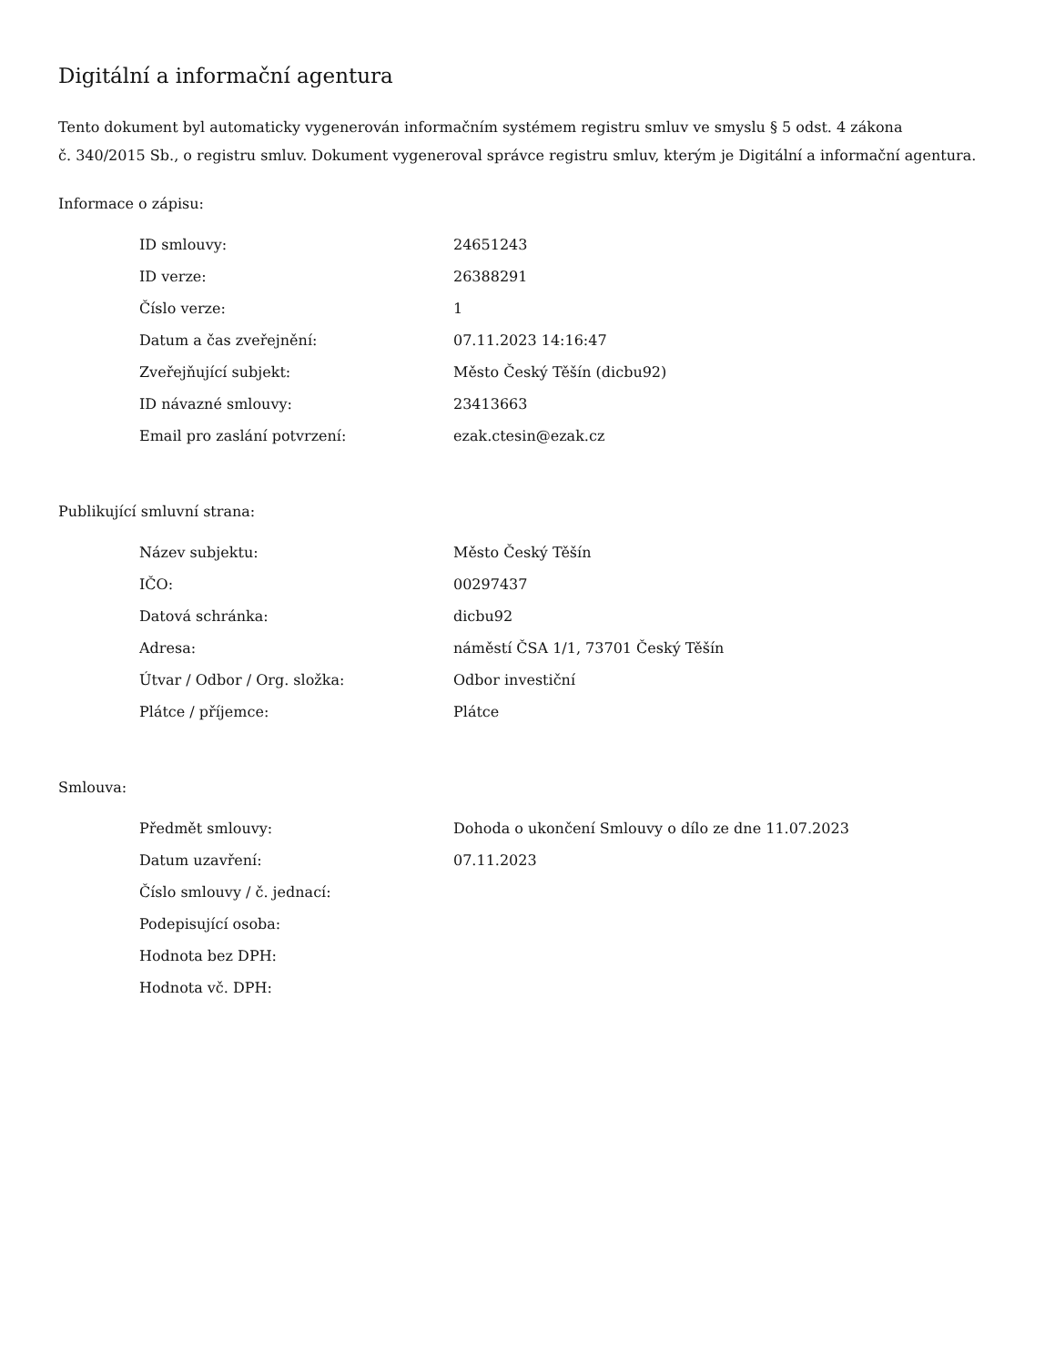Digitální a informační agentura
Tento dokument byl automaticky vygenerován informačním systémem registru smluv ve smyslu § 5 odst. 4 zákona
č. 340/2015 Sb., o registru smluv. Dokument vygeneroval správce registru smluv, kterým je Digitální a informační agentura.
Informace o zápisu:
| ID smlouvy: | 24651243 |
| ID verze: | 26388291 |
| Číslo verze: | 1 |
| Datum a čas zveřejnění: | 07.11.2023 14:16:47 |
| Zveřejňující subjekt: | Město Český Těšín (dicbu92) |
| ID návazné smlouvy: | 23413663 |
| Email pro zaslání potvrzení: | ezak.ctesin@ezak.cz |
Publikující smluvní strana:
| Název subjektu: | Město Český Těšín |
| IČO: | 00297437 |
| Datová schránka: | dicbu92 |
| Adresa: | náměstí ČSA 1/1, 73701 Český Těšín |
| Útvar / Odbor / Org. složka: | Odbor investiční |
| Plátce / příjemce: | Plátce |
Smlouva:
| Předmět smlouvy: | Dohoda o ukončení Smlouvy o dílo ze dne 11.07.2023 |
| Datum uzavření: | 07.11.2023 |
| Číslo smlouvy / č. jednací: | |
| Podepisující osoba: | |
| Hodnota bez DPH: | |
| Hodnota vč. DPH: | |